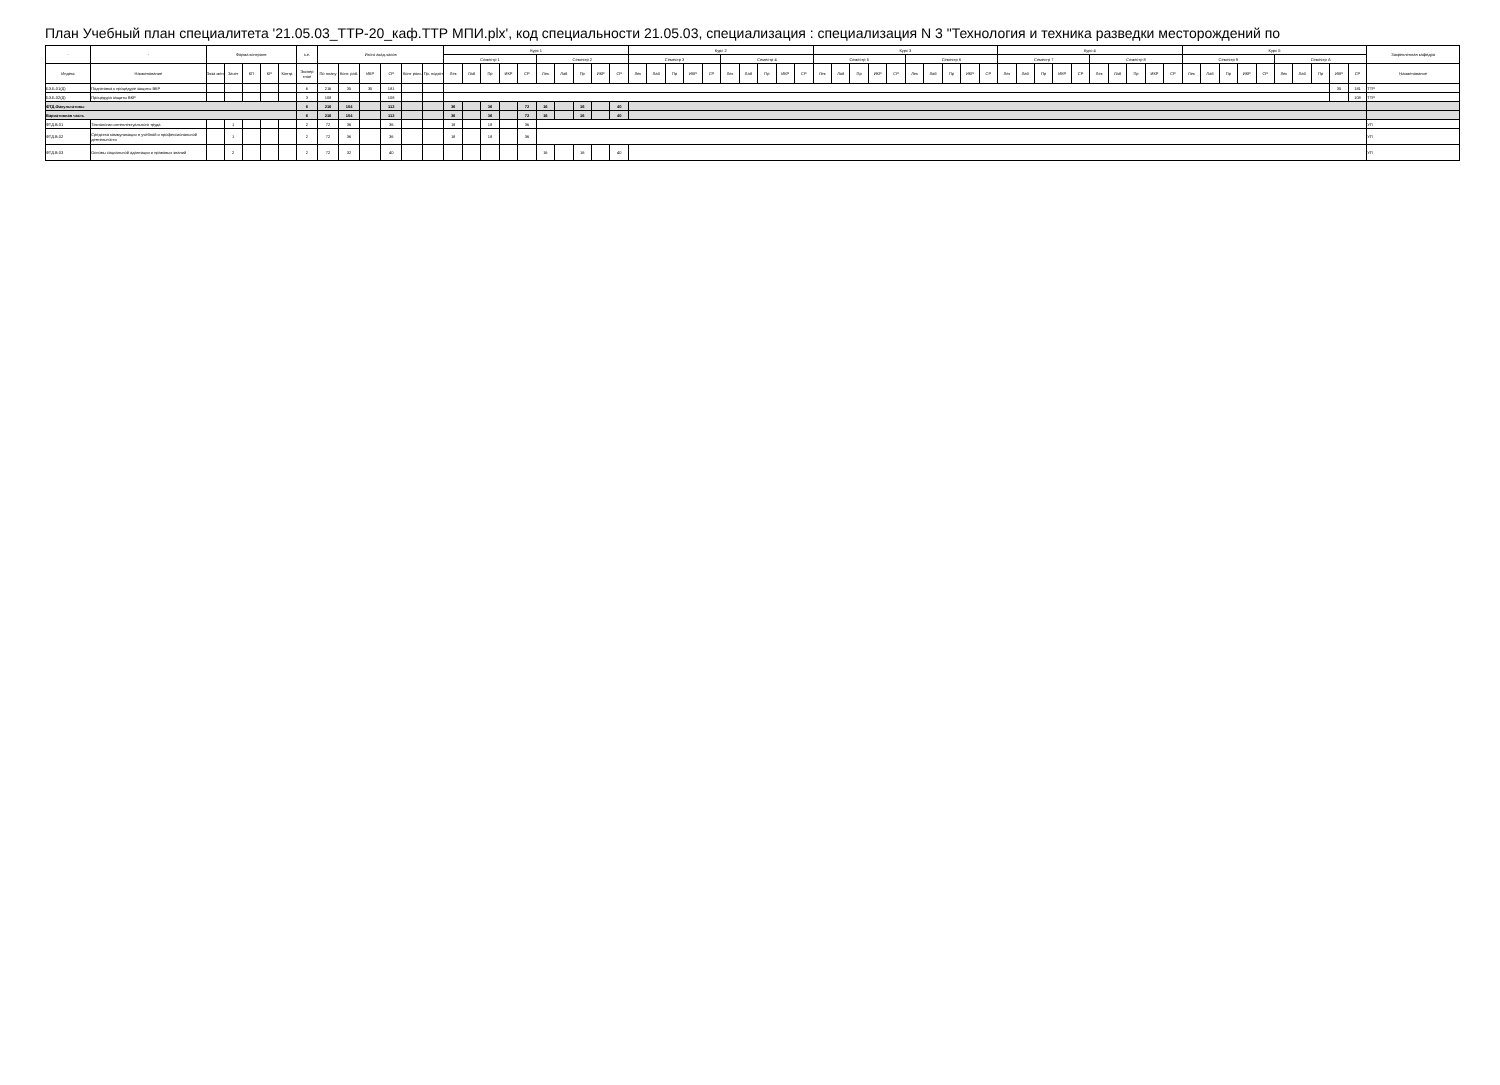План Учебный план специалитета '21.05.03_ТТР-20_каф.ТТР МПИ.plx', код специальности 21.05.03, специализация : специализация N 3 "Технология и техника разведки месторождений по
| - | - | Форма контроля | | | | | з.е. | Итого акад.часов | | | | | | Курс 1 | | | | | | | | | | Курс 2 | | | | | | | | | | Курс 3 | | | | | | | | | | Курс 4 | | | | | | | | | | Курс 5 | | | | | | | | | | Закрепленная кафедра |
| --- | --- | --- | --- | --- | --- | --- | --- | --- | --- | --- | --- | --- | --- | --- | --- | --- | --- | --- | --- | --- | --- | --- | --- | --- | --- | --- | --- | --- | --- | --- | --- | --- | --- | --- | --- | --- | --- | --- | --- | --- | --- | --- | --- | --- | --- | --- | --- | --- | --- | --- | --- | --- | --- | --- | --- | --- | --- | --- | --- | --- | --- | --- | --- | --- |
| | | | | | | | | | | | | | | Семестр 1 | | | | | Семестр 2 | | | | | Семестр 3 | | | | | Семестр 4 | | | | | Семестр 5 | | | | | Семестр 6 | | | | | Семестр 7 | | | | | Семестр 8 | | | | | Семестр 9 | | | | | Семестр A | | | | | |
| Индекс | Наименование | Экза мен | Зачет | КП | КР | Контр. | Экспер тное | По плану | Конт. раб. | ИКР | СР | Конт роль | Пр. подгот | Лек | Лаб | Пр | ИКР | СР | Лек | Лаб | Пр | ИКР | СР | Лек | Лаб | Пр | ИКР | СР | Лек | Лаб | Пр | ИКР | СР | Лек | Лаб | Пр | ИКР | СР | Лек | Лаб | Пр | ИКР | СР | Лек | Лаб | Пр | ИКР | СР | Лек | Лаб | Пр | ИКР | СР | Лек | Лаб | Пр | ИКР | СР | Лек | Лаб | Пр | ИКР | СР | Наименование |
| Б3.Б.01(Д) | Подготовка к процедуре защиты ВКР | | | | | | 6 | 216 | 35 | 35 | 181 | | | | | | | | | | | | | | | | | | | | | | | | | | | | | | | | | | | | | | | | | | | | | | | | | | | 35 | 181 | ТТР |
| Б3.Б.02(Д) | Процедура защиты ВКР | | | | | | 3 | 108 | | | 108 | | | | | | | | | | | | | | | | | | | | | | | | | | | | | | | | | | | | | | | | | | | | | | | | | | | | 108 | ТТР |
| ФТД.Факультативы | | | | | | | 6 | 216 | 104 | | 112 | | | 36 | | 36 | | 72 | 16 | | 16 | | 40 | | | | | | | | | | | | | | | | | | | | | | | | | | | | | | | | | | | | | | | | | |
| Вариативная часть | | | | | | | 6 | 216 | 104 | | 112 | | | 36 | | 36 | | 72 | 16 | | 16 | | 40 | | | | | | | | | | | | | | | | | | | | | | | | | | | | | | | | | | | | | | | | | |
| ФТД.В.01 | Технологии интеллектуального труда | | 1 | | | | 2 | 72 | 36 | | 36 | | | 18 | | 18 | | 36 | | | | | | | | | | | | | | | | | | | | | | | | | | | | | | | | | | | | | | | | | | | | | | УП |
| ФТД.В.02 | Средства коммуникации в учебной и профессиональной деятельности | | 1 | | | | 2 | 72 | 36 | | 36 | | | 18 | | 18 | | 36 | | | | | | | | | | | | | | | | | | | | | | | | | | | | | | | | | | | | | | | | | | | | | | УП |
| ФТД.В.03 | Основы социальной адаптации и правовых знаний | | 2 | | | | 2 | 72 | 32 | | 40 | | | | | | | | 16 | | 16 | | 40 | | | | | | | | | | | | | | | | | | | | | | | | | | | | | | | | | | | | | | | | | УП |